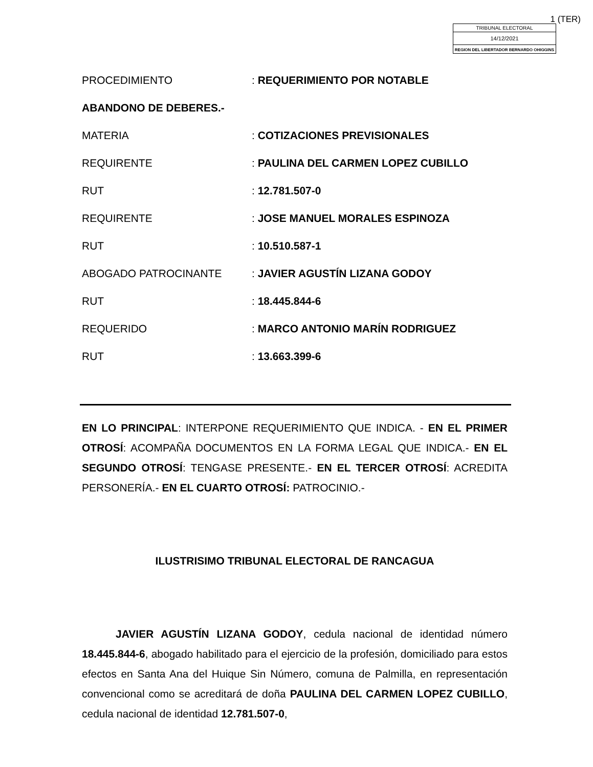1 (TER)
TRIBUNAL ELECTORAL
14/12/2021
REGION DEL LIBERTADOR BERNARDO OHIGGINS
PROCEDIMIENTO: REQUERIMIENTO POR NOTABLE
ABANDONO DE DEBERES.-
MATERIA: COTIZACIONES PREVISIONALES
REQUIRENTE: PAULINA DEL CARMEN LOPEZ CUBILLO
RUT: 12.781.507-0
REQUIRENTE: JOSE MANUEL MORALES ESPINOZA
RUT: 10.510.587-1
ABOGADO PATROCINANTE: JAVIER AGUSTÍN LIZANA GODOY
RUT: 18.445.844-6
REQUERIDO: MARCO ANTONIO MARÍN RODRIGUEZ
RUT: 13.663.399-6
EN LO PRINCIPAL: INTERPONE REQUERIMIENTO QUE INDICA. - EN EL PRIMER OTROSÍ: ACOMPAÑA DOCUMENTOS EN LA FORMA LEGAL QUE INDICA.- EN EL SEGUNDO OTROSÍ: TENGASE PRESENTE.- EN EL TERCER OTROSÍ: ACREDITA PERSONERÍA.- EN EL CUARTO OTROSÍ: PATROCINIO.-
ILUSTRISIMO TRIBUNAL ELECTORAL DE RANCAGUA
JAVIER AGUSTÍN LIZANA GODOY, cedula nacional de identidad número 18.445.844-6, abogado habilitado para el ejercicio de la profesión, domiciliado para estos efectos en Santa Ana del Huique Sin Número, comuna de Palmilla, en representación convencional como se acreditará de doña PAULINA DEL CARMEN LOPEZ CUBILLO, cedula nacional de identidad 12.781.507-0,